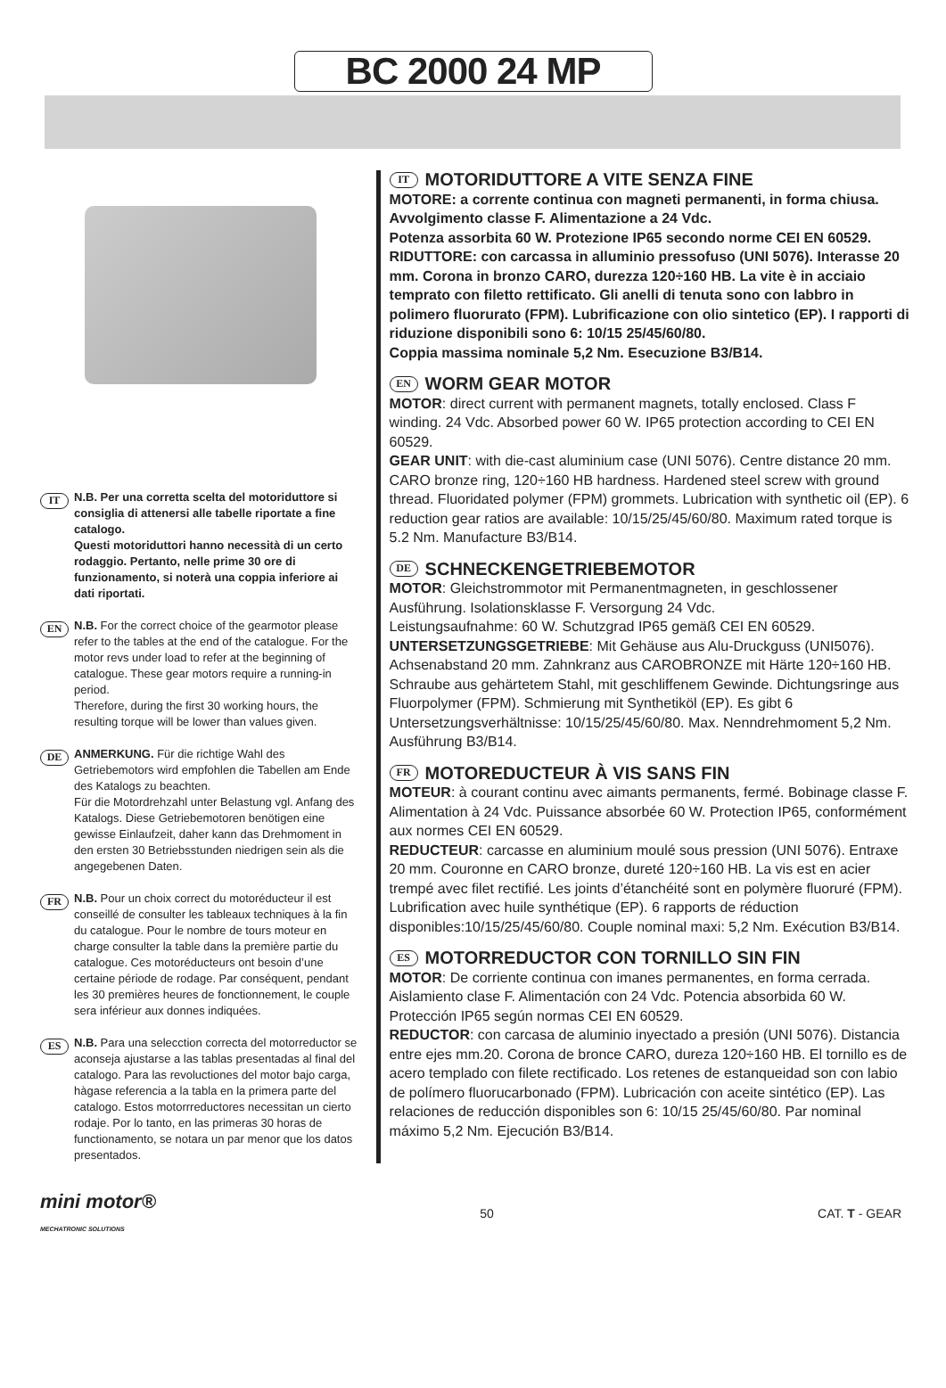BC 2000 24 MP
IT
N.B. Per una corretta scelta del motoriduttore si consiglia di attenersi alle tabelle riportate a fine catalogo.
Questi motoriduttori hanno necessità di un certo rodaggio. Pertanto, nelle prime 30 ore di funzionamento, si noterà una coppia inferiore ai dati riportati.
EN
N.B. For the correct choice of the gearmotor please refer to the tables at the end of the catalogue. For the motor revs under load to refer at the beginning of catalogue. These gear motors require a running-in period.
Therefore, during the first 30 working hours, the resulting torque will be lower than values given.
DE
ANMERKUNG. Für die richtige Wahl des Getriebemotors wird empfohlen die Tabellen am Ende des Katalogs zu beachten.
Für die Motordrehzahl unter Belastung vgl. Anfang des Katalogs. Diese Getriebemotoren benötigen eine gewisse Einlaufzeit, daher kann das Drehmoment in den ersten 30 Betriebsstunden niedrigen sein als die angegebenen Daten.
FR
N.B. Pour un choix correct du motoréducteur il est conseillé de consulter les tableaux techniques à la fin du catalogue. Pour le nombre de tours moteur en charge consulter la table dans la première partie du catalogue. Ces motoréducteurs ont besoin d’une certaine période de rodage. Par conséquent, pendant les 30 premières heures de fonctionnement, le couple sera inférieur aux donnes indiquées.
ES
N.B. Para una selecction correcta del motorreductor se aconseja ajustarse a las tablas presentadas al final del catalogo. Para las revoluctiones del motor bajo carga, hàgase referencia a la tabla en la primera parte del catalogo. Estos motorrreductores necessitan un cierto rodaje. Por lo tanto, en las primeras 30 horas de functionamento, se notara un par menor que los datos presentados.
IT MOTORIDUTTORE A VITE SENZA FINE
MOTORE: a corrente continua con magneti permanenti, in forma chiusa. Avvolgimento classe F. Alimentazione a 24 Vdc.
Potenza assorbita 60 W. Protezione IP65 secondo norme CEI EN 60529.
RIDUTTORE: con carcassa in alluminio pressofuso (UNI 5076). Interasse 20 mm. Corona in bronzo CARO, durezza 120÷160 HB. La vite è in acciaio temprato con filetto rettificato. Gli anelli di tenuta sono con labbro in polimero fluorurato (FPM). Lubrificazione con olio sintetico (EP). I rapporti di riduzione disponibili sono 6: 10/15 25/45/60/80.
Coppia massima nominale 5,2 Nm. Esecuzione B3/B14.
EN WORM GEAR MOTOR
MOTOR: direct current with permanent magnets, totally enclosed. Class F winding. 24 Vdc. Absorbed power 60 W. IP65 protection according to CEI EN 60529.
GEAR UNIT: with die-cast aluminium case (UNI 5076). Centre distance 20 mm. CARO bronze ring, 120÷160 HB hardness. Hardened steel screw with ground thread. Fluoridated polymer (FPM) grommets. Lubrication with synthetic oil (EP). 6 reduction gear ratios are available: 10/15/25/45/60/80. Maximum rated torque is 5.2 Nm. Manufacture B3/B14.
DE SCHNECKENGETRIEBEMOTOR
MOTOR: Gleichstrommotor mit Permanentmagneten, in geschlossener Ausführung. Isolationsklasse F. Versorgung 24 Vdc.
Leistungsaufnahme: 60 W. Schutzgrad IP65 gemäß CEI EN 60529.
UNTERSETZUNGSGETRIEBE: Mit Gehäuse aus Alu-Druckguss (UNI5076). Achsenabstand 20 mm. Zahnkranz aus CAROBRONZE mit Härte 120÷160 HB. Schraube aus gehärtetem Stahl, mit geschliffenem Gewinde. Dichtungsringe aus Fluorpolymer (FPM). Schmierung mit Synthetiköl (EP). Es gibt 6 Untersetzungsverhältnisse: 10/15/25/45/60/80. Max. Nenndrehmoment 5,2 Nm. Ausführung B3/B14.
FR MOTOREDUCTEUR À VIS SANS FIN
MOTEUR: à courant continu avec aimants permanents, fermé. Bobinage classe F. Alimentation à 24 Vdc. Puissance absorbée 60 W. Protection IP65, conformément aux normes CEI EN 60529.
REDUCTEUR: carcasse en aluminium moulé sous pression (UNI 5076). Entraxe 20 mm. Couronne en CARO bronze, dureté 120÷160 HB. La vis est en acier trempé avec filet rectifié. Les joints d’étanchéité sont en polymère fluoruré (FPM). Lubrification avec huile synthétique (EP). 6 rapports de réduction disponibles:10/15/25/45/60/80. Couple nominal maxi: 5,2 Nm. Exécution B3/B14.
ES MOTORREDUCTOR CON TORNILLO SIN FIN
MOTOR: De corriente continua con imanes permanentes, en forma cerrada. Aislamiento clase F. Alimentación con 24 Vdc. Potencia absorbida 60 W. Protección IP65 según normas CEI EN 60529.
REDUCTOR: con carcasa de aluminio inyectado a presión (UNI 5076). Distancia entre ejes mm.20. Corona de bronce CARO, dureza 120÷160 HB. El tornillo es de acero templado con filete rectificado. Los retenes de estanqueidad son con labio de polímero fluorucarbonado (FPM). Lubricación con aceite sintético (EP). Las relaciones de reducción disponibles son 6: 10/15 25/45/60/80. Par nominal máximo 5,2 Nm. Ejecución B3/B14.
mini motor®
MECHATRONIC SOLUTIONS
50 CAT. T - GEAR